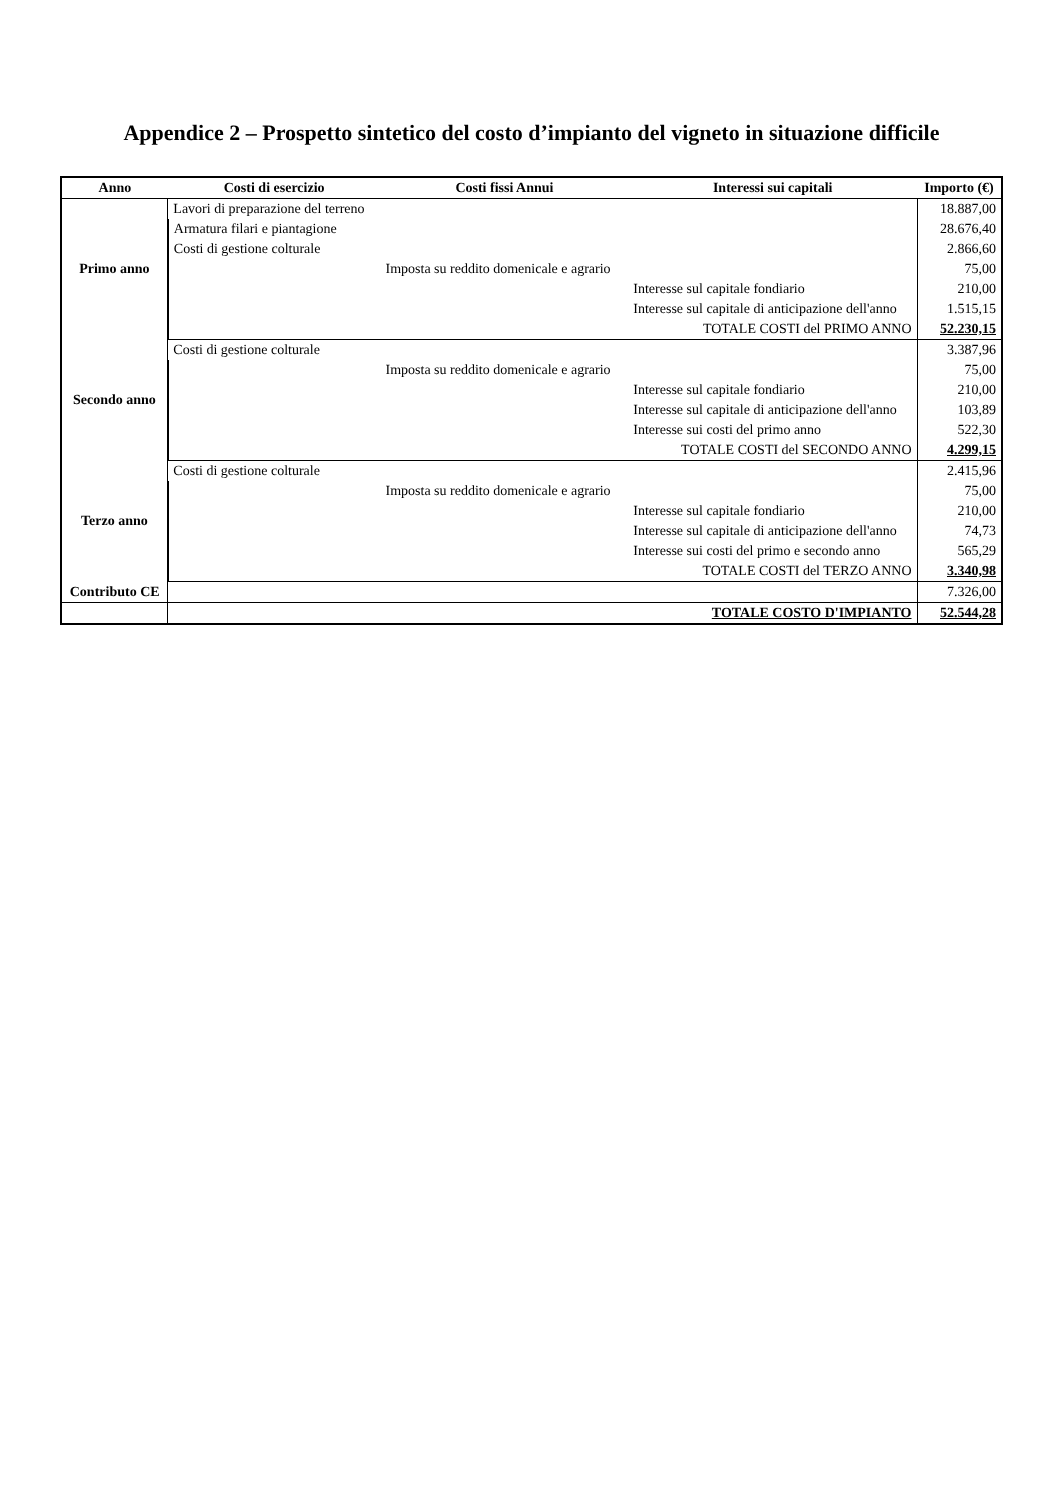Appendice 2 – Prospetto sintetico del costo d’impianto del vigneto in situazione difficile
| Anno | Costi di esercizio | Costi fissi Annui | Interessi sui capitali | Importo (€) |
| --- | --- | --- | --- | --- |
| Primo anno | Lavori di preparazione del terreno | | | 18.887,00 |
| | Armatura filari e piantagione | | | 28.676,40 |
| | Costi di gestione colturale | | | 2.866,60 |
| | | Imposta su reddito domenicale e agrario | | 75,00 |
| | | | Interesse sul capitale fondiario | 210,00 |
| | | | Interesse sul capitale di anticipazione dell'anno | 1.515,15 |
| | | | TOTALE COSTI del PRIMO ANNO | 52.230,15 |
| Secondo anno | Costi di gestione colturale | | | 3.387,96 |
| | | Imposta su reddito domenicale e agrario | | 75,00 |
| | | | Interesse sul capitale fondiario | 210,00 |
| | | | Interesse sul capitale di anticipazione dell'anno | 103,89 |
| | | | Interesse sui costi del primo anno | 522,30 |
| | | | TOTALE COSTI del SECONDO ANNO | 4.299,15 |
| Terzo anno | Costi di gestione colturale | | | 2.415,96 |
| | | Imposta su reddito domenicale e agrario | | 75,00 |
| | | | Interesse sul capitale fondiario | 210,00 |
| | | | Interesse sul capitale di anticipazione dell'anno | 74,73 |
| | | | Interesse sui costi del primo e secondo anno | 565,29 |
| | | | TOTALE COSTI del TERZO ANNO | 3.340,98 |
| Contributo CE | | | | 7.326,00 |
| | | | TOTALE COSTO D'IMPIANTO | 52.544,28 |